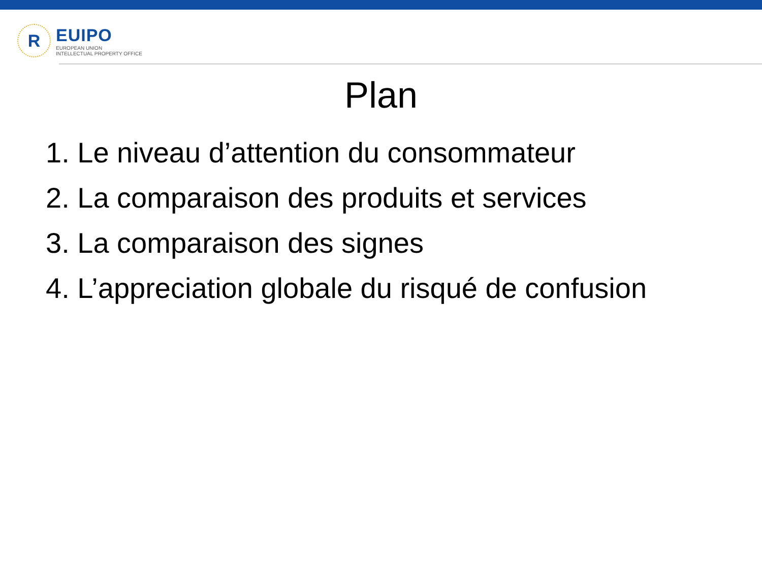R
EUIPO
EUROPEAN UNION
INTELLECTUAL PROPERTY OFFICE
Plan
1. Le niveau d’attention du consommateur
2. La comparaison des produits et services
3. La comparaison des signes
4. L’appreciation globale du risqué de confusion